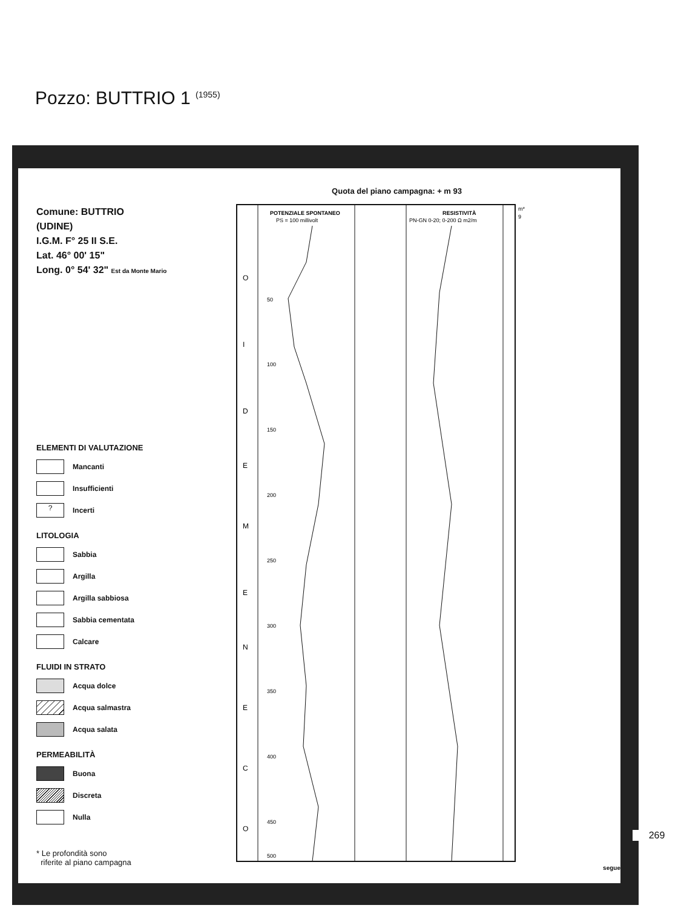Pozzo: BUTTRIO 1 (1955)
Comune: BUTTRIO
(UDINE)
I.G.M. F° 25 II S.E.
Lat. 46° 00' 15"
Long. 0° 54' 32" Est da Monte Mario
ELEMENTI DI VALUTAZIONE
Mancanti
Insufficienti
?
Incerti
LITOLOGIA
Sabbia
Argilla
Argilla sabbiosa
Sabbia cementata
Calcare
FLUIDI IN STRATO
Acqua dolce
Acqua salmastra
Acqua salata
PERMEABILITÀ
Buona
Discreta
Nulla
* Le profondità sono
riferite al piano campagna
Quota del piano campagna: + m 93
POTENZIALE SPONTANEO
PS = 100 millivolt
RESISTIVITÀ
PN-GN 0-20; 0-200 Ω m2/m
m*
9
50
100
150
200
250
300
350
400
450
500
O
I
D
E
M
E
N
E
C
O
segue
269